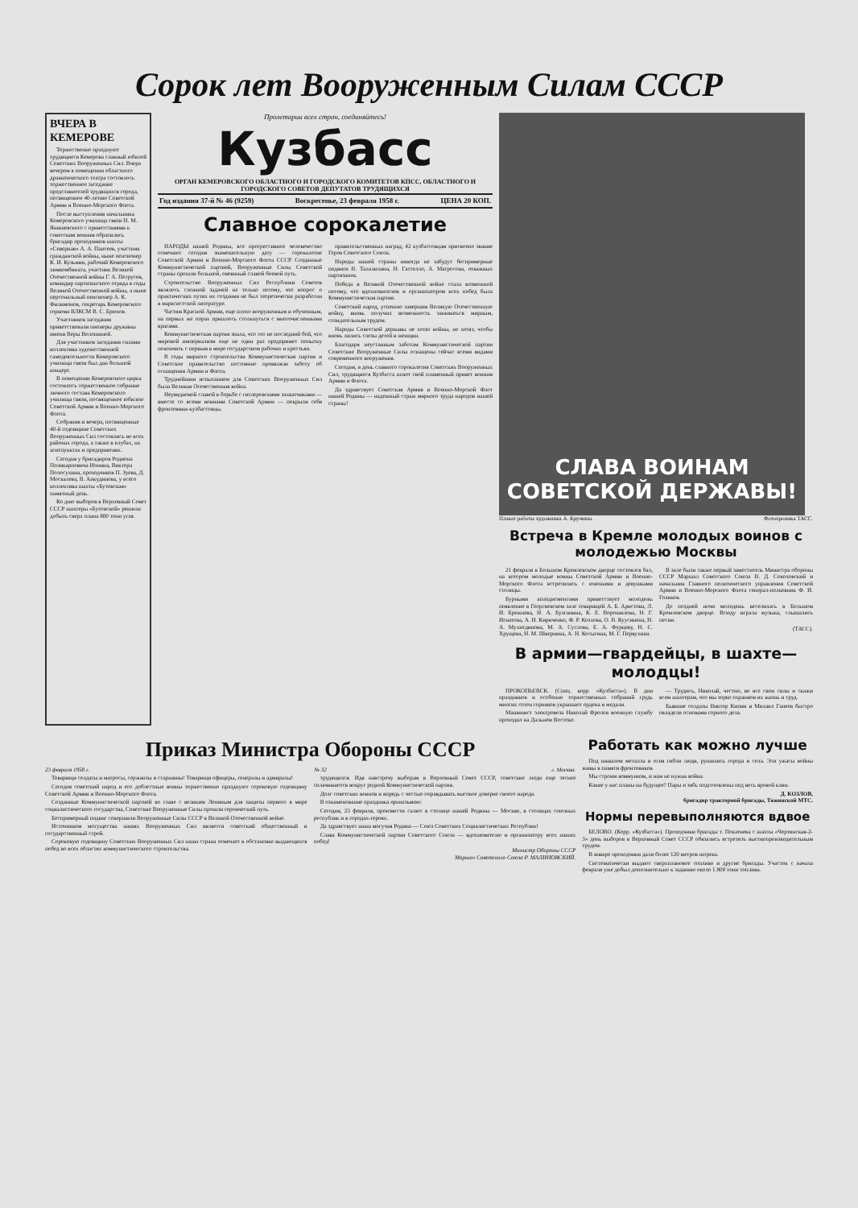Сорок лет Вооруженным Силам СССР
ВЧЕРА В КЕМЕРОВЕ
Торжественно празднуют трудящиеся Кемерова славный юбилей Советских Вооруженных Сил. Вчера вечером в помещении областного драматического театра состоялось торжественное заседание представителей трудящихся города, посвященное 40-летию Советской Армии и Военно-Морского Флота.
После выступления начальника Кемеровского училища связи Н. М. Янишевского с приветствиями к советским воинам обратились бригадир проходчиков шахты «Северная» А. А. Пантеев, участник гражданской войны, ныне пенсионер К. И. Кузьмин, рабочий Кемеровского химкомбината, участник Великой Отечественной войны Г. А. Петрусев, командир партизанского отряда в годы Великой Отечественной войны, а ныне персональный пенсионер А. К. Филимонов, секретарь Кемеровского горкома ВЛКСМ В. С. Брюхов.
Участников заседания приветствовали пионеры дружины имени Веры Волошиной.
Для участников заседания силами коллектива художественной самодеятельности Кемеровского училища связи был дан большой концерт.
В помещении Кемеровского цирка состоялось торжественное собрание личного состава Кемеровского училища связи, посвященное юбилею Советской Армии и Военно-Морского Флота.
Собрания и вечера, посвященные 40-й годовщине Советских Вооруженных Сил состоялись во всех районах города, а также в клубах, на агитпунктах и предприятиях.
Сегодня у бригадиров Родиона Поликарповича Ионина, Виктора Полосухина, проходчиков П. Зуева, Д. Москалева, В. Анкудинова, у всего коллектива шахты «Бутовская» памятный день.
Ко дню выборов в Верховный Совет СССР шахтеры «Бутовской» решили добыть сверх плана 800 тонн угля.
Пролетарии всех стран, соединяйтесь!
Кузбасс
ОРГАН КЕМЕРОВСКОГО ОБЛАСТНОГО И ГОРОДСКОГО КОМИТЕТОВ КПСС, ОБЛАСТНОГО И ГОРОДСКОГО СОВЕТОВ ДЕПУТАТОВ ТРУДЯЩИХСЯ
Год издания 37-й № 46 (9259) Воскресенье, 23 февраля 1958 г. ЦЕНА 20 КОП.
Славное сорокалетие
НАРОДЫ нашей Родины, все прогрессивное человечество отмечают сегодня знаменательную дату — сорокалетие Советской Армии и Военно-Морского Флота СССР. Созданные Коммунистической партией, Вооруженные Силы Советской страны прошли большой, овеянный славой боевой путь.
Строительство Вооруженных Сил Республики Советов являлось сложной задачей не только потому, что вопрос о практических путях их создания не был теоретически разработан в марксистской литературе.
Частям Красной Армии, еще плохо вооруженным и обученным, на первых же порах пришлось столкнуться с многочисленными врагами.
Коммунистическая партия знала, что это не последний бой, что мировой империализм еще не один раз предпримет попытку покончить с первым в мире государством рабочих и крестьян.
В годы мирного строительства Коммунистическая партия и Советское правительство постоянно проявляли заботу об оснащении Армии и Флота.
Труднейшим испытанием для Советских Вооруженных Сил была Великая Отечественная война.
Неувядаемой славой в борьбе с гитлеровскими захватчиками — вместе со всеми воинами Советской Армии — покрыли себя фронтовики-кузбассовцы.
правительственных наград, 42 кузбассовцам присвоено звание Героя Советского Союза.
Народы нашей страны никогда не забудут беспримерные подвиги В. Талалихина, Н. Гастелло, А. Матросова, отважных партизанок.
Победа в Великой Отечественной войне стала возможной потому, что вдохновителем и организатором всех побед была Коммунистическая партия.
Советский народ, успешно завершив Великую Отечественную войну, вновь получил возможность заниматься мирным, созидательным трудом.
Народы Советской державы не хотят войны, не хотят, чтобы вновь лились слезы детей и женщин.
Благодаря неустанным заботам Коммунистической партии Советские Вооруженные Силы оснащены сейчас всеми видами современного вооружения.
Сегодня, в день славного сорокалетия Советских Вооруженных Сил, трудящиеся Кузбасса шлют свой пламенный привет воинам Армии и Флота.
Да здравствует Советская Армия и Военно-Морской Флот нашей Родины — надежный страж мирного труда народов нашей страны!
СЛАВА ВОИНАМ
СОВЕТСКОЙ ДЕРЖАВЫ!
Плакат работы художника А. Кручины. Фотохроника ТАСС.
Встреча в Кремле молодых воинов с молодежью Москвы
21 февраля в Большом Кремлевском дворце состоялся бал, на котором молодые воины Советской Армии и Военно-Морского Флота встретились с юношами и девушками столицы.
Бурными аплодисментами приветствует молодежь появление в Георгиевском зале товарищей А. Б. Аристова, Л. И. Брежнева, Н. А. Булганина, К. Е. Ворошилова, Н. Г. Игнатова, А. И. Кириченко, Ф. Р. Козлова, О. В. Куусинена, Н. А. Мухитдинова, М. А. Суслова, Е. А. Фурцеву, Н. С. Хрущева, Н. М. Шверника, А. Н. Косыгина, М. Г. Первухина.
В зале были также первый заместитель Министра обороны СССР Маршал Советского Союза В. Д. Соколовский и начальник Главного политического управления Советской Армии и Военно-Морского Флота генерал-полковник Ф. И. Голиков.
До поздней ночи молодежь веселилась в Большом Кремлевском дворце. Всюду играла музыка, слышались песни.
(ТАСС).
В армии—гвардейцы, в шахте—молодцы!
ПРОКОПЬЕВСК. (Спец. корр. «Кузбасса»). В дни праздников и особенно торжественных собраний грудь многих сотен горняков украшают ордена и медали.
Машинист электровоза Николай Фролов военную службу проходил на Дальнем Востоке.
— Трудись, Николай, честно, во все свои силы и скажи всем шахтерам, что мы зорко охраняем их жизнь и труд.
Бывшие солдаты Виктор Кипин и Михаил Ганеев быстро овладели основами горного дела.
Приказ Министра Обороны СССР
23 февраля 1958 г. № 32 г. Москва.
Товарищи солдаты и матросы, сержанты и старшины! Товарищи офицеры, генералы и адмиралы!
Сегодня советский народ и его доблестные воины торжественно празднуют сороковую годовщину Советской Армии и Военно-Морского Флота.
Созданные Коммунистической партией во главе с великим Лениным для защиты первого в мире социалистического государства, Советские Вооруженные Силы прошли героический путь.
Беспримерный подвиг совершили Вооруженные Силы СССР в Великой Отечественной войне.
Источником могущества наших Вооруженных Сил является советский общественный и государственный строй.
Сороковую годовщину Советских Вооруженных Сил наша страна отмечает в обстановке выдающихся побед во всех областях коммунистического строительства.
трудящихся. Идя навстречу выборам в Верховный Совет СССР, советские люди еще теснее сплачиваются вокруг родной Коммунистической партии.
Долг советских воинов и впредь с честью оправдывать высокое доверие своего народа.
В ознаменование праздника приказываю:
Сегодня, 23 февраля, произвести салют в столице нашей Родины — Москве, в столицах союзных республик и в городах-героях.
Да здравствует наша могучая Родина — Союз Советских Социалистических Республик!
Слава Коммунистической партии Советского Союза — вдохновителю и организатору всех наших побед!
Министр Обороны СССР
Маршал Советского Союза Р. МАЛИНОВСКИЙ.
Работать как можно лучше
Под шквалом металла и огня гибли люди, рушились города и села. Эти ужасы войны живы в памяти фронтовиков.
Мы строим коммунизм, и нам не нужна война.
Какие у нас планы на будущее? Пары и зябь подготовлены под весь яровой клин.
Д. КОЗЛОВ,
бригадир тракторной бригады, Тяжинской МТС.
Нормы перевыполняются вдвое
БЕЛОВО. (Корр. «Кузбасса»). Проходчики бригады т. Покатнева с шахты «Чертинская-2-3» день выборов в Верховный Совет СССР обязались встретить высокопроизводительным трудом.
В январе проходчики дали более 120 метров штрека.
Систематически выдают сверхплановое топливо и другие бригады. Участок с начала февраля уже добыл дополнительно к заданию около 1.800 тонн топлива.